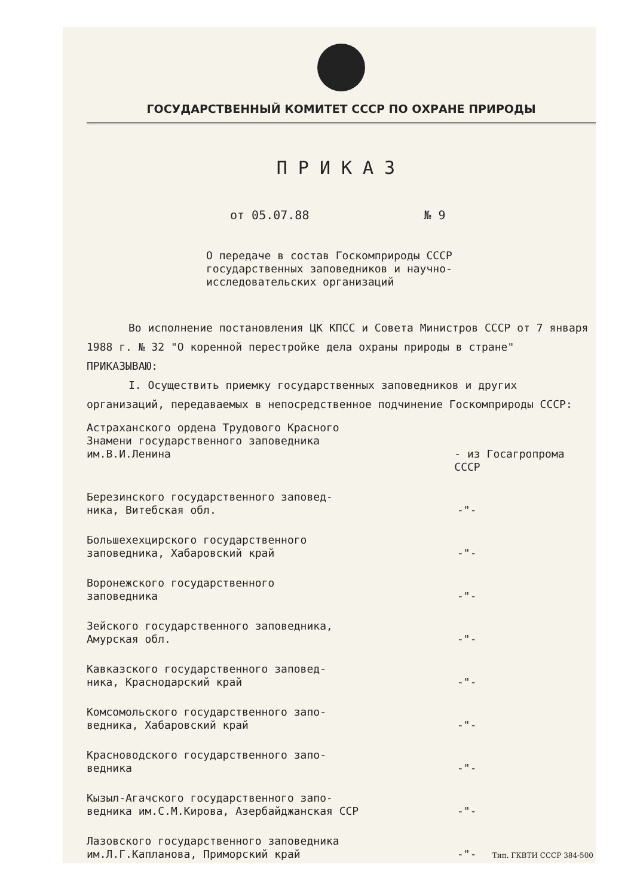ГОСУДАРСТВЕННЫЙ КОМИТЕТ СССР ПО ОХРАНЕ ПРИРОДЫ
ПРИКАЗ
от 05.07.88 № 9
О передаче в состав Госкомприроды СССР
государственных заповедников и научно-
исследовательских организаций
Во исполнение постановления ЦК КПСС и Совета Министров СССР от 7 января 1988 г. № 32 "О коренной перестройке дела охраны природы в стране"
ПРИКАЗЫВАЮ:
I. Осуществить приемку государственных заповедников и других организаций, передаваемых в непосредственное подчинение Госкомприроды СССР:
Астраханского ордена Трудового Красного
Знамени государственного заповедника
им.В.И.Ленина
- из Госагропрома СССР
Березинского государственного заповед-
ника, Витебская обл.
-"-
Большехехцирского государственного
заповедника, Хабаровский край
-"-
Воронежского государственного
заповедника
-"-
Зейского государственного заповедника,
Амурская обл.
-"-
Кавказского государственного заповед-
ника, Краснодарский край
-"-
Комсомольского государственного запо-
ведника, Хабаровский край
-"-
Красноводского государственного запо-
ведника
-"-
Кызыл-Агачского государственного запо-
ведника им.С.М.Кирова, Азербайджанская ССР
-"-
Лазовского государственного заповедника
им.Л.Г.Капланова, Приморский край
-"-
Тип. ГКВТИ СССР 384-500